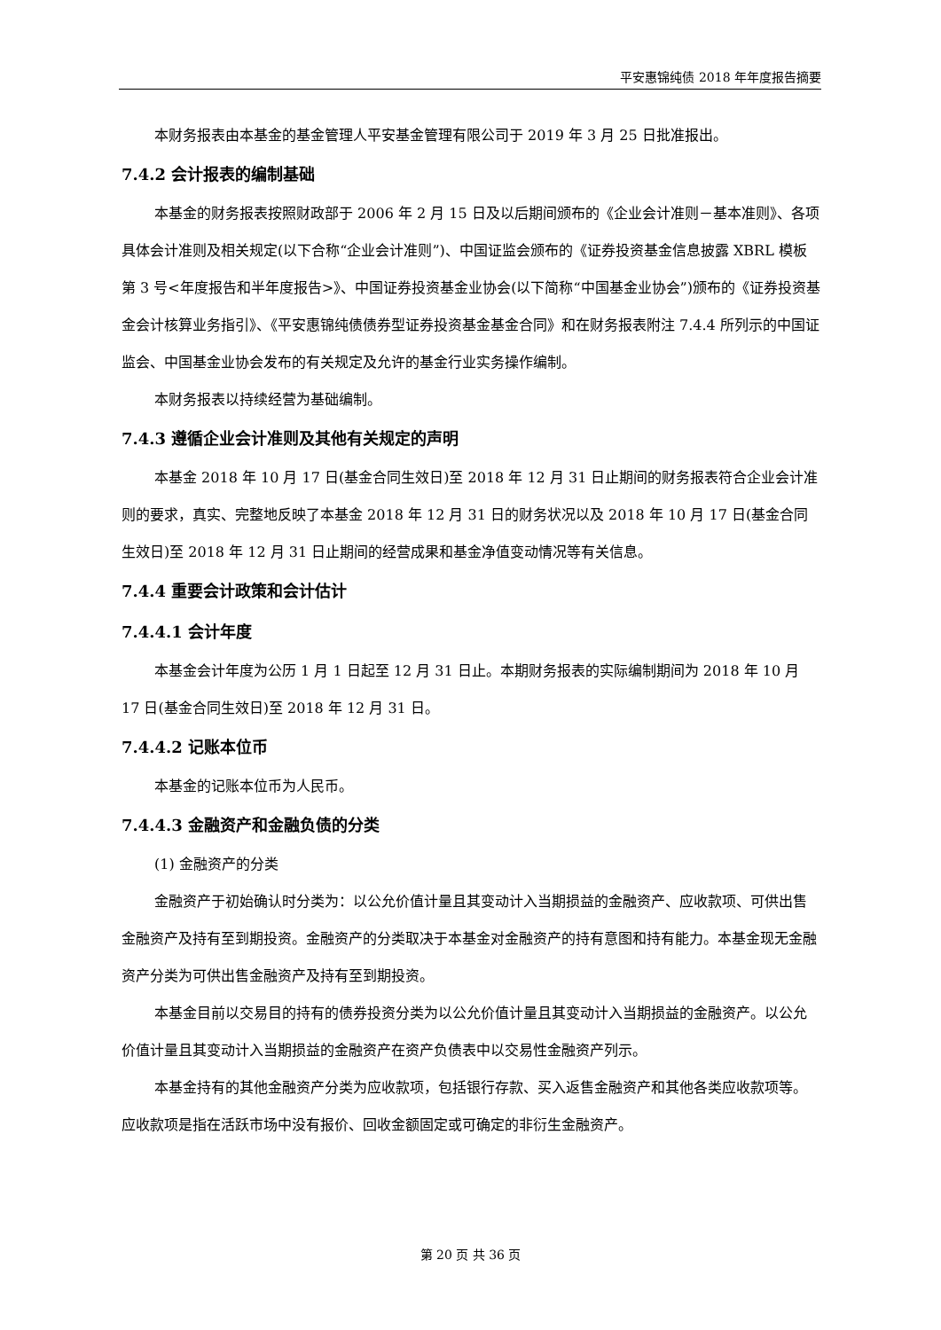平安惠锦纯债 2018 年年度报告摘要
本财务报表由本基金的基金管理人平安基金管理有限公司于 2019 年 3 月 25 日批准报出。
7.4.2 会计报表的编制基础
本基金的财务报表按照财政部于 2006 年 2 月 15 日及以后期间颁布的《企业会计准则－基本准则》、各项具体会计准则及相关规定(以下合称“企业会计准则”)、中国证监会颁布的《证券投资基金信息披露 XBRL 模板第 3 号<年度报告和半年度报告>》、中国证券投资基金业协会(以下简称“中国基金业协会”)颁布的《证券投资基金会计核算业务指引》、《平安惠锦纯债债券型证券投资基金基金合同》和在财务报表附注 7.4.4 所列示的中国证监会、中国基金业协会发布的有关规定及允许的基金行业实务操作编制。
本财务报表以持续经营为基础编制。
7.4.3 遵循企业会计准则及其他有关规定的声明
本基金 2018 年 10 月 17 日(基金合同生效日)至 2018 年 12 月 31 日止期间的财务报表符合企业会计准则的要求，真实、完整地反映了本基金 2018 年 12 月 31 日的财务状况以及 2018 年 10 月 17 日(基金合同生效日)至 2018 年 12 月 31 日止期间的经营成果和基金净值变动情况等有关信息。
7.4.4 重要会计政策和会计估计
7.4.4.1 会计年度
本基金会计年度为公历 1 月 1 日起至 12 月 31 日止。本期财务报表的实际编制期间为 2018 年 10 月 17 日(基金合同生效日)至 2018 年 12 月 31 日。
7.4.4.2 记账本位币
本基金的记账本位币为人民币。
7.4.4.3 金融资产和金融负债的分类
(1) 金融资产的分类
金融资产于初始确认时分类为：以公允价值计量且其变动计入当期损益的金融资产、应收款项、可供出售金融资产及持有至到期投资。金融资产的分类取决于本基金对金融资产的持有意图和持有能力。本基金现无金融资产分类为可供出售金融资产及持有至到期投资。
本基金目前以交易目的持有的债券投资分类为以公允价值计量且其变动计入当期损益的金融资产。以公允价值计量且其变动计入当期损益的金融资产在资产负债表中以交易性金融资产列示。
本基金持有的其他金融资产分类为应收款项，包括银行存款、买入返售金融资产和其他各类应收款项等。应收款项是指在活跃市场中没有报价、回收金额固定或可确定的非衍生金融资产。
第 20 页 共 36 页